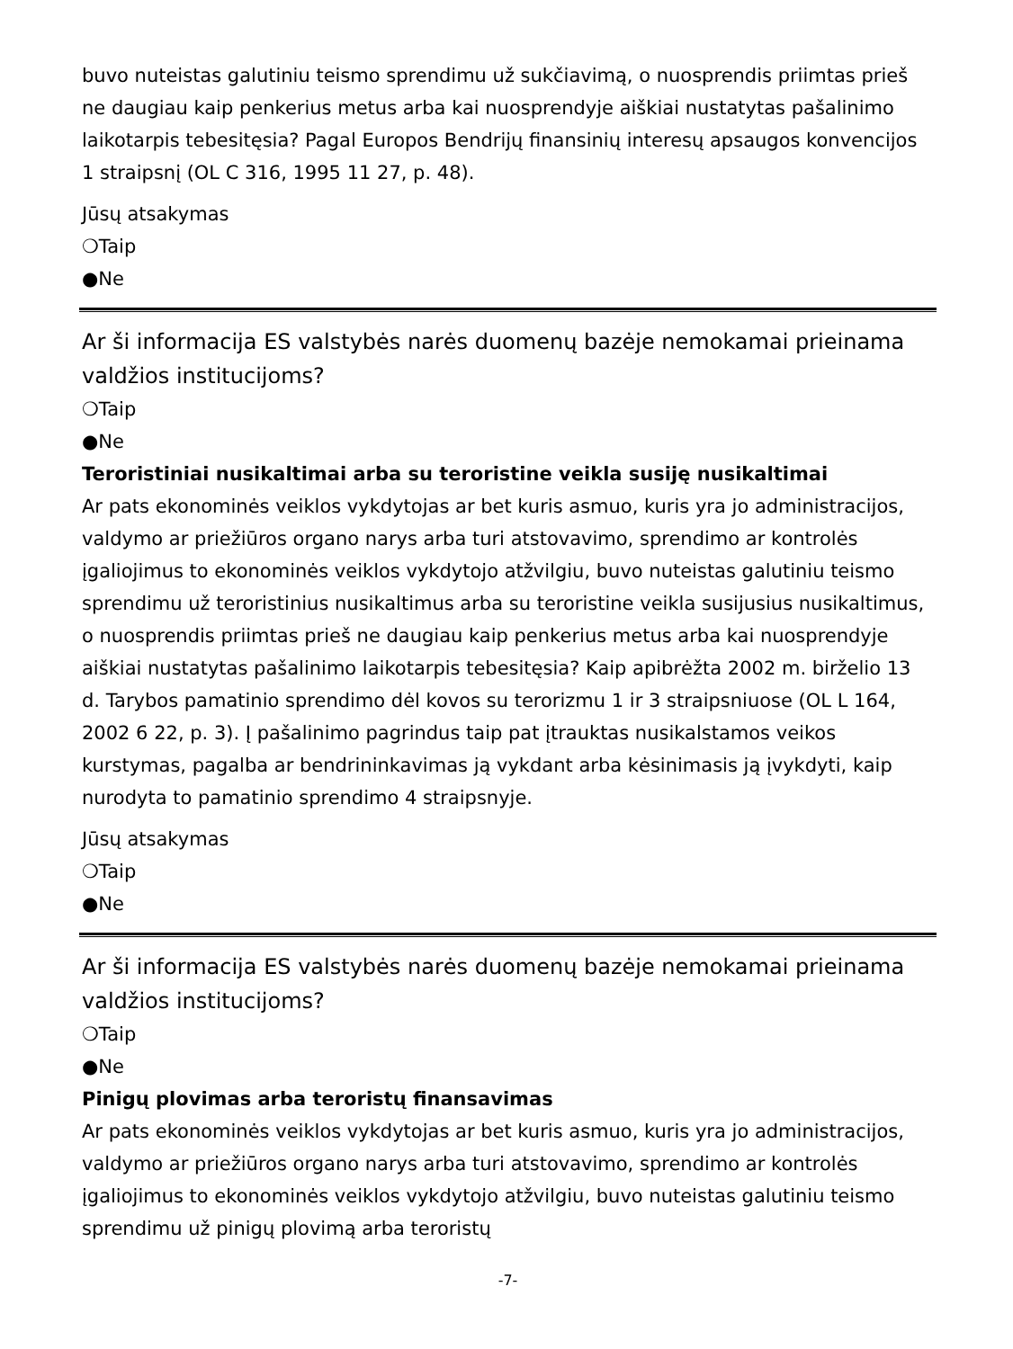buvo nuteistas galutiniu teismo sprendimu už sukčiavimą, o nuosprendis priimtas prieš ne daugiau kaip penkerius metus arba kai nuosprendyje aiškiai nustatytas pašalinimo laikotarpis tebesitęsia? Pagal Europos Bendrijų finansinių interesų apsaugos konvencijos 1 straipsnį (OL C 316, 1995 11 27, p. 48).
Jūsų atsakymas
❍Taip
●Ne
Ar ši informacija ES valstybės narės duomenų bazėje nemokamai prieinama valdžios institucijoms?
❍Taip
●Ne
Teroristiniai nusikaltimai arba su teroristine veikla susiję nusikaltimai
Ar pats ekonominės veiklos vykdytojas ar bet kuris asmuo, kuris yra jo administracijos, valdymo ar priežiūros organo narys arba turi atstovavimo, sprendimo ar kontrolės įgaliojimus to ekonominės veiklos vykdytojo atžvilgiu, buvo nuteistas galutiniu teismo sprendimu už teroristinius nusikaltimus arba su teroristine veikla susijusius nusikaltimus, o nuosprendis priimtas prieš ne daugiau kaip penkerius metus arba kai nuosprendyje aiškiai nustatytas pašalinimo laikotarpis tebesitęsia? Kaip apibrėžta 2002 m. birželio 13 d. Tarybos pamatinio sprendimo dėl kovos su terorizmu 1 ir 3 straipsniuose (OL L 164, 2002 6 22, p. 3). Į pašalinimo pagrindus taip pat įtrauktas nusikalstamos veikos kurstymas, pagalba ar bendrininkavimas ją vykdant arba kėsinimasis ją įvykdyti, kaip nurodyta to pamatinio sprendimo 4 straipsnyje.
Jūsų atsakymas
❍Taip
●Ne
Ar ši informacija ES valstybės narės duomenų bazėje nemokamai prieinama valdžios institucijoms?
❍Taip
●Ne
Pinigų plovimas arba teroristų finansavimas
Ar pats ekonominės veiklos vykdytojas ar bet kuris asmuo, kuris yra jo administracijos, valdymo ar priežiūros organo narys arba turi atstovavimo, sprendimo ar kontrolės įgaliojimus to ekonominės veiklos vykdytojo atžvilgiu, buvo nuteistas galutiniu teismo sprendimu už pinigų plovimą arba teroristų
-7-